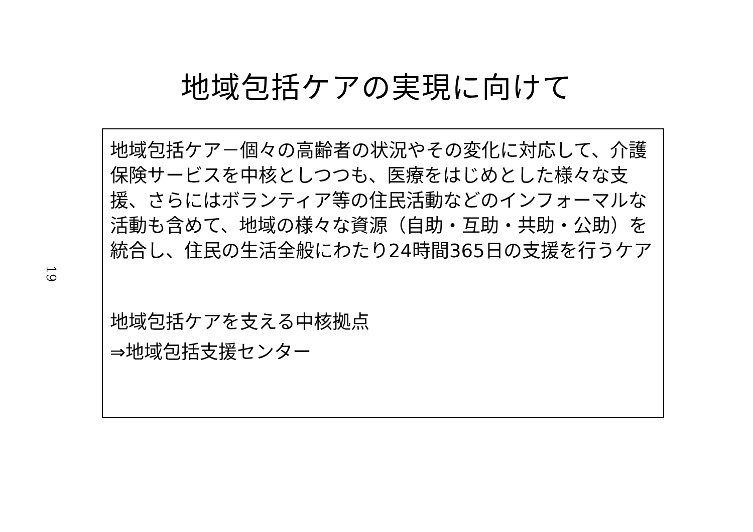地域包括ケアの実現に向けて
19
地域包括ケア－個々の高齢者の状況やその変化に対応して、介護保険サービスを中核としつつも、医療をはじめとした様々な支援、さらにはボランティア等の住民活動などのインフォーマルな活動も含めて、地域の様々な資源（自助・互助・共助・公助）を統合し、住民の生活全般にわたり24時間365日の支援を行うケア
地域包括ケアを支える中核拠点
⇒地域包括支援センター